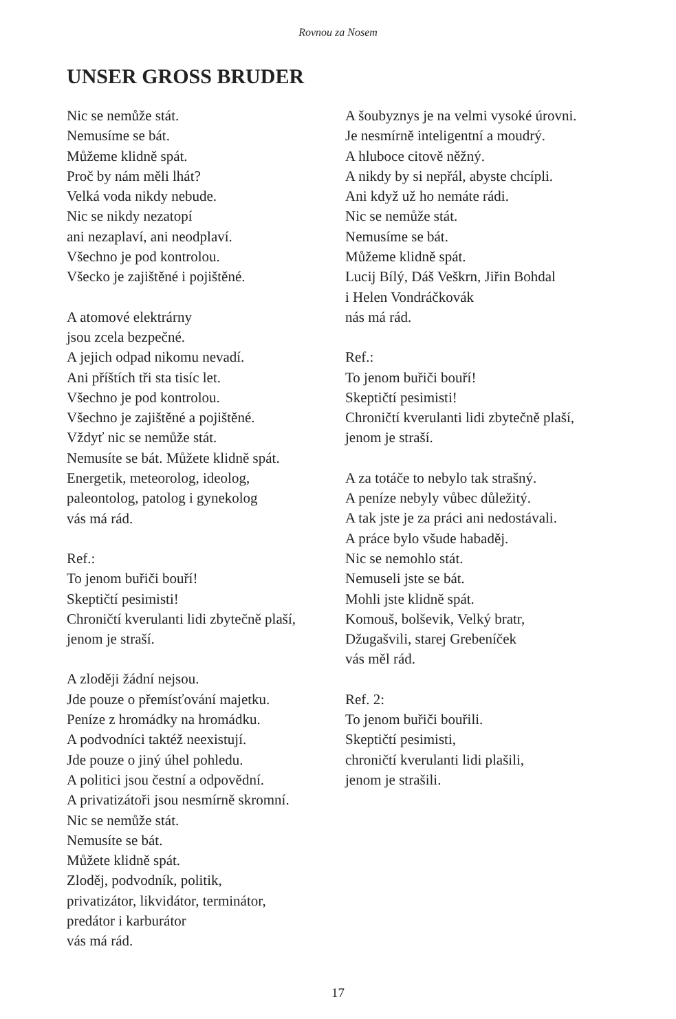Rovnou za Nosem
UNSER GROSS BRUDER
Nic se nemůže stát.
Nemusíme se bát.
Můžeme klidně spát.
Proč by nám měli lhát?
Velká voda nikdy nebude.
Nic se nikdy nezatopí
ani nezaplaví, ani neodplaví.
Všechno je pod kontrolou.
Všecko je zajištěné i pojištěné.
A atomové elektrárny
jsou zcela bezpečné.
A jejich odpad nikomu nevadí.
Ani příštích tři sta tisíc let.
Všechno je pod kontrolou.
Všechno je zajištěné a pojištěné.
Vždyť nic se nemůže stát.
Nemusíte se bát. Můžete klidně spát.
Energetik, meteorolog, ideolog,
paleontolog, patolog i gynekolog
vás má rád.
Ref.:
To jenom buřiči bouří!
Skeptičtí pesimisti!
Chroničtí kverulanti lidi zbytečně plaší,
jenom je straší.
A zloději žádní nejsou.
Jde pouze o přemísťování majetku.
Peníze z hromádky na hromádku.
A podvodníci taktéž neexistují.
Jde pouze o jiný úhel pohledu.
A politici jsou čestní a odpovědní.
A privatizátoři jsou nesmírně skromní.
Nic se nemůže stát.
Nemusíte se bát.
Můžete klidně spát.
Zloděj, podvodník, politik,
privatizátor, likvidátor, terminátor,
predátor i karburátor
vás má rád.
A šoubyznys je na velmi vysoké úrovni.
Je nesmírně inteligentní a moudrý.
A hluboce citově něžný.
A nikdy by si nepřál, abyste chcípli.
Ani když už ho nemáte rádi.
Nic se nemůže stát.
Nemusíme se bát.
Můžeme klidně spát.
Lucij Bílý, Dáš Veškrn, Jiřin Bohdal
i Helen Vondráčkovák
nás má rád.
Ref.:
To jenom buřiči bouří!
Skeptičtí pesimisti!
Chroničtí kverulanti lidi zbytečně plaší,
jenom je straší.
A za totáče to nebylo tak strašný.
A peníze nebyly vůbec důležitý.
A tak jste je za práci ani nedostávali.
A práce bylo všude habaděj.
Nic se nemohlo stát.
Nemuseli jste se bát.
Mohli jste klidně spát.
Komouš, bolševik, Velký bratr,
Džugašvili, starej Grebeníček
vás měl rád.
Ref. 2:
To jenom buřiči bouřili.
Skeptičtí pesimisti,
chroničtí kverulanti lidi plašili,
jenom je strašili.
17